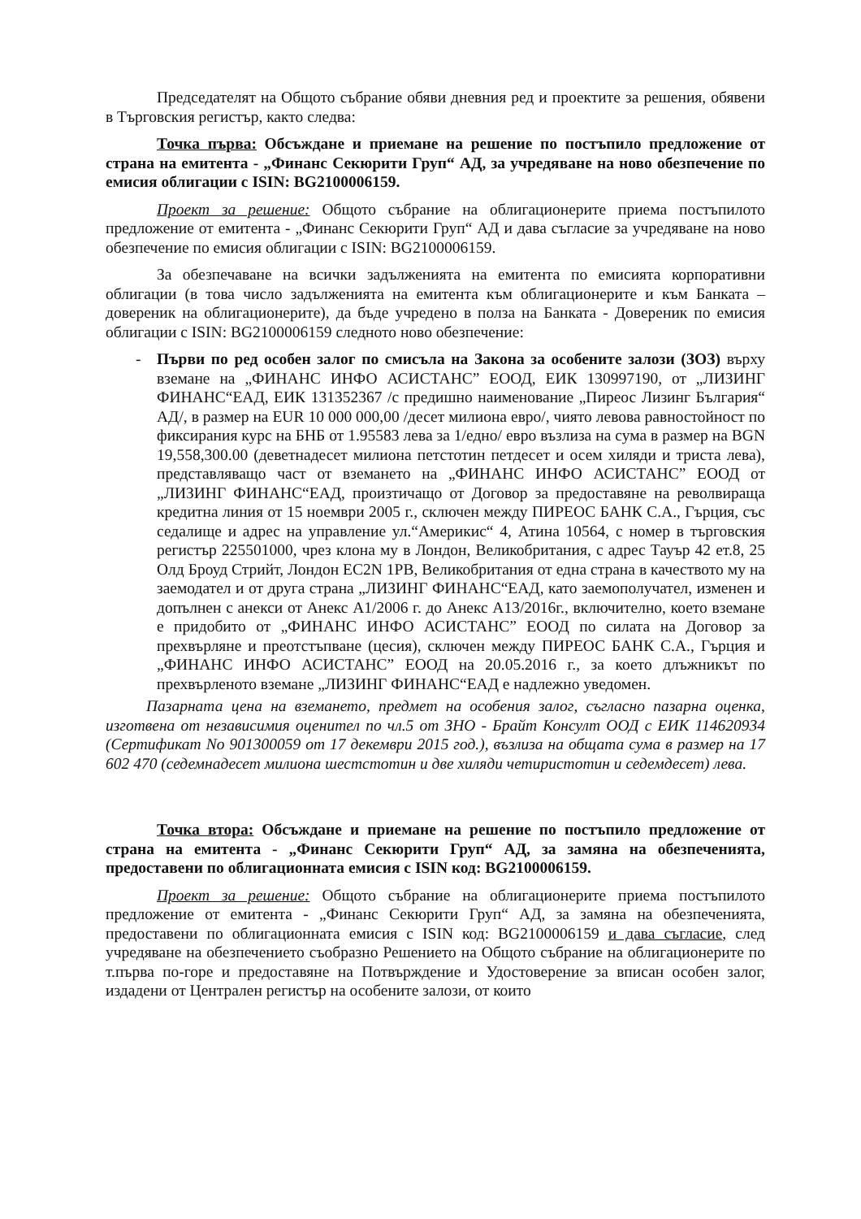Председателят на Общото събрание обяви дневния ред и проектите за решения, обявени в Търговския регистър, както следва:
Точка първа: Обсъждане и приемане на решение по постъпило предложение от страна на емитента - „Финанс Секюрити Груп“ АД, за учредяване на ново обезпечение по емисия облигации с ISIN: BG2100006159.
Проект за решение: Общото събрание на облигационерите приема постъпилото предложение от емитента - „Финанс Секюрити Груп“ АД и дава съгласие за учредяване на ново обезпечение по емисия облигации с ISIN: BG2100006159.
За обезпечаване на всички задълженията на емитента по емисията корпоративни облигации (в това число задълженията на емитента към облигационерите и към Банката – довереник на облигационерите), да бъде учредено в полза на Банката - Довереник по емисия облигации с ISIN: BG2100006159 следното ново обезпечение:
- Първи по ред особен залог по смисъла на Закона за особените залози (ЗОЗ) върху вземане на „ФИНАНС ИНФО АСИСТАНС” ЕООД, ЕИК 130997190, от „ЛИЗИНГ ФИНАНС“ЕАД, ЕИК 131352367 /с предишно наименование „Пиреос Лизинг България“ АД/, в размер на EUR 10 000 000,00 /десет милиона евро/, чиято левова равностойност по фиксирания курс на БНБ от 1.95583 лева за 1/едно/ евро възлиза на сума в размер на BGN 19,558,300.00 (деветнадесет милиона петстотин петдесет и осем хиляди и триста лева), представляващо част от вземането на „ФИНАНС ИНФО АСИСТАНС” ЕООД от „ЛИЗИНГ ФИНАНС“ЕАД, произтичащо от Договор за предоставяне на револвираща кредитна линия от 15 ноември 2005 г., сключен между ПИРЕОС БАНК С.А., Гърция, със седалище и адрес на управление ул.“Америкис“ 4, Атина 10564, с номер в търговския регистър 225501000, чрез клона му в Лондон, Великобритания, с адрес Тауър 42 ет.8, 25 Олд Броуд Стрийт, Лондон EC2N 1PB, Великобритания от една страна в качеството му на заемодател и от друга страна „ЛИЗИНГ ФИНАНС“ЕАД, като заемополучател, изменен и допълнен с анекси от Анекс А1/2006 г. до Анекс А13/2016г., включително, което вземане е придобито от „ФИНАНС ИНФО АСИСТАНС” ЕООД по силата на Договор за прехвърляне и преотстъпване (цесия), сключен между ПИРЕОС БАНК С.А., Гърция и „ФИНАНС ИНФО АСИСТАНС” ЕООД на 20.05.2016 г., за което длъжникът по прехвърленото вземане „ЛИЗИНГ ФИНАНС“ЕАД е надлежно уведомен.
Пазарната цена на вземането, предмет на особения залог, съгласно пазарна оценка, изготвена от независимия оценител по чл.5 от ЗНО - Брайт Консулт ООД с ЕИК 114620934 (Сертификат No 901300059 от 17 декември 2015 год.), възлиза на общата сума в размер на 17 602 470 (седемнадесет милиона шестстотин и две хиляди четиристотин и седемдесет) лева.
Точка втора: Обсъждане и приемане на решение по постъпило предложение от страна на емитента - „Финанс Секюрити Груп“ АД, за замяна на обезпеченията, предоставени по облигационната емисия с ISIN код: BG2100006159.
Проект за решение: Общото събрание на облигационерите приема постъпилото предложение от емитента - „Финанс Секюрити Груп“ АД, за замяна на обезпеченията, предоставени по облигационната емисия с ISIN код: BG2100006159 и дава съгласие, след учредяване на обезпечението съобразно Решението на Общото събрание на облигационерите по т.първа по-горе и предоставяне на Потвърждение и Удостоверение за вписан особен залог, издадени от Централен регистър на особените залози, от които